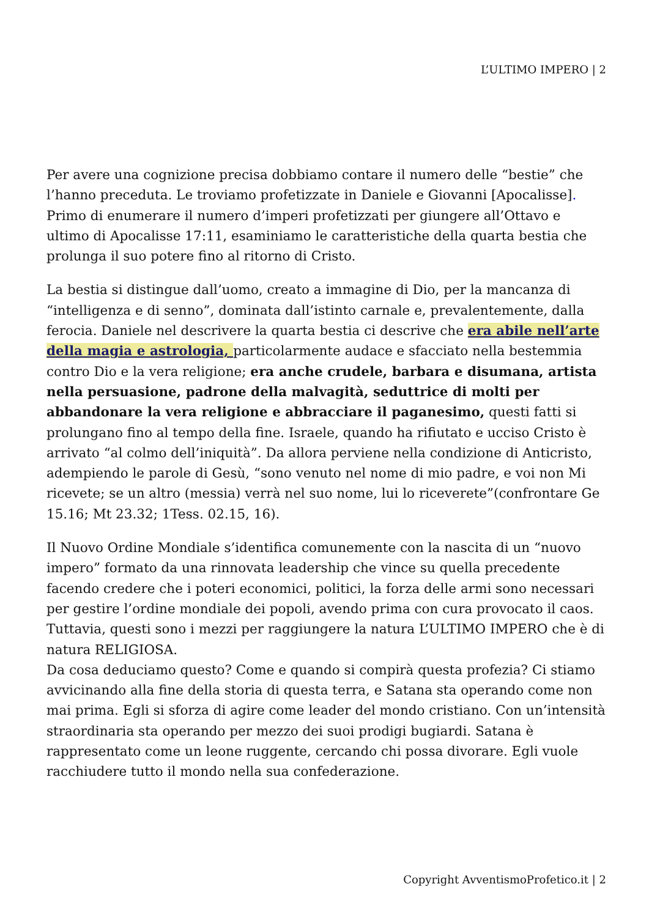L’ULTIMO IMPERO | 2
Per avere una cognizione precisa dobbiamo contare il numero delle “bestie” che l’hanno preceduta. Le troviamo profetizzate in Daniele e Giovanni [Apocalisse].
Primo di enumerare il numero d’imperi profetizzati per giungere all’Ottavo e ultimo di Apocalisse 17:11, esaminiamo le caratteristiche della quarta bestia che prolunga il suo potere fino al ritorno di Cristo.
La bestia si distingue dall’uomo, creato a immagine di Dio, per la mancanza di “intelligenza e di senno”, dominata dall’istinto carnale e, prevalentemente, dalla ferocia. Daniele nel descrivere la quarta bestia ci descrive che era abile nell’arte della magia e astrologia, particolarmente audace e sfacciato nella bestemmia contro Dio e la vera religione; era anche crudele, barbara e disumana, artista nella persuasione, padrone della malvagità, seduttrice di molti per abbandonare la vera religione e abbracciare il paganesimo, questi fatti si prolungano fino al tempo della fine. Israele, quando ha rifiutato e ucciso Cristo è arrivato “al colmo dell’iniquità”. Da allora perviene nella condizione di Anticristo, adempiendo le parole di Gesù, “sono venuto nel nome di mio padre, e voi non Mi ricevete; se un altro (messia) verrà nel suo nome, lui lo riceverete”(confrontare Ge 15.16; Mt 23.32; 1Tess. 02.15, 16).
Il Nuovo Ordine Mondiale s’identifica comunemente con la nascita di un “nuovo impero” formato da una rinnovata leadership che vince su quella precedente facendo credere che i poteri economici, politici, la forza delle armi sono necessari per gestire l’ordine mondiale dei popoli, avendo prima con cura provocato il caos. Tuttavia, questi sono i mezzi per raggiungere la natura L’ULTIMO IMPERO che è di natura RELIGIOSA.
Da cosa deduciamo questo? Come e quando si compirà questa profezia? Ci stiamo avvicinando alla fine della storia di questa terra, e Satana sta operando come non mai prima. Egli si sforza di agire come leader del mondo cristiano. Con un’intensità straordinaria sta operando per mezzo dei suoi prodigi bugiardi. Satana è rappresentato come un leone ruggente, cercando chi possa divorare. Egli vuole racchiudere tutto il mondo nella sua confederazione.
Copyright AvventismoProfetico.it | 2